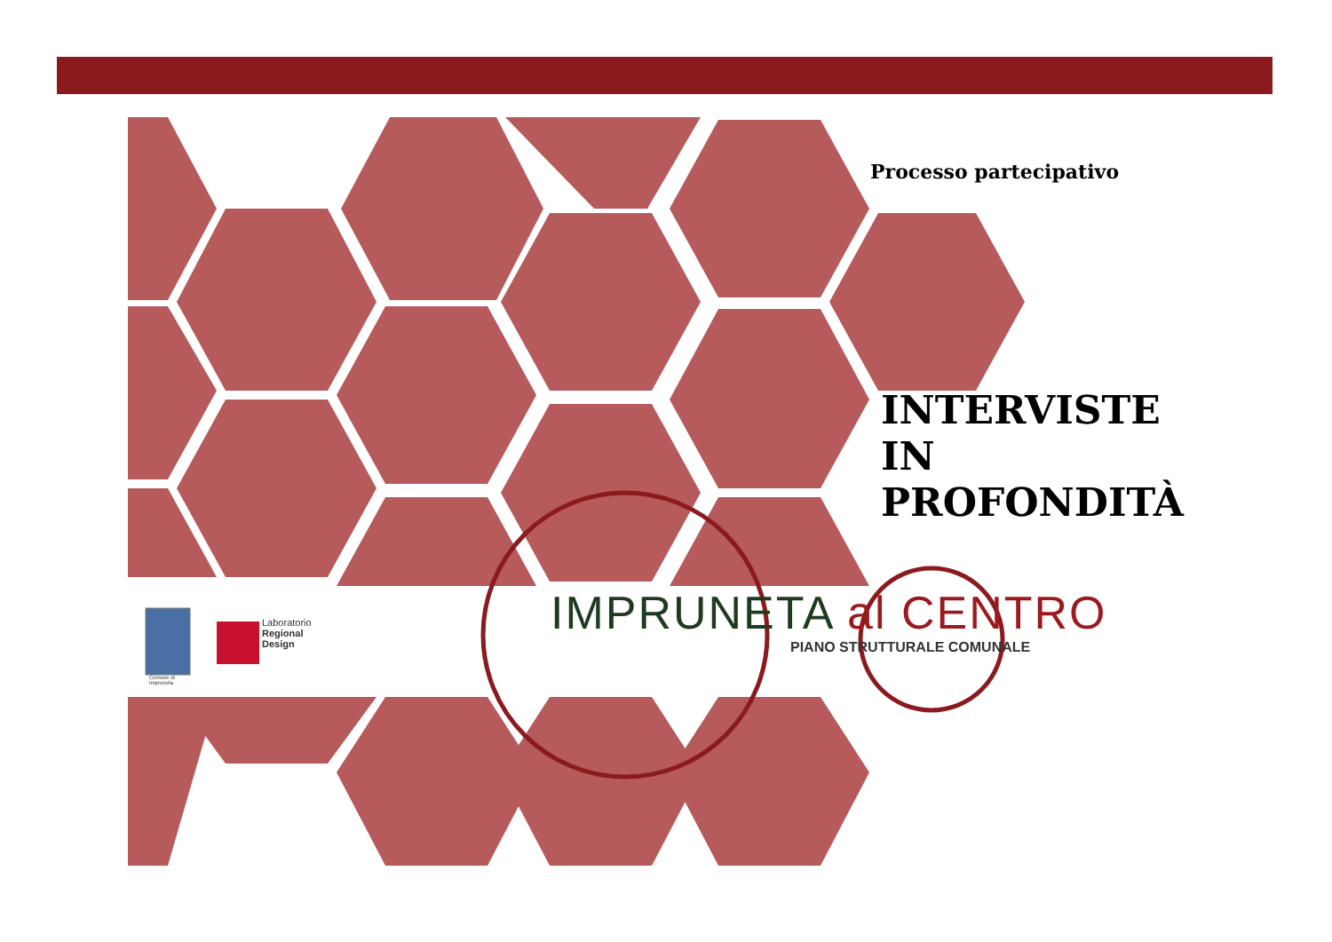Laboratorio
Regional
Design
Comune di
Impruneta
Processo partecipativo
INTERVISTE
IN
PROFONDITÀ
IMPRUNETA al CENTRO
PIANO STRUTTURALE COMUNALE